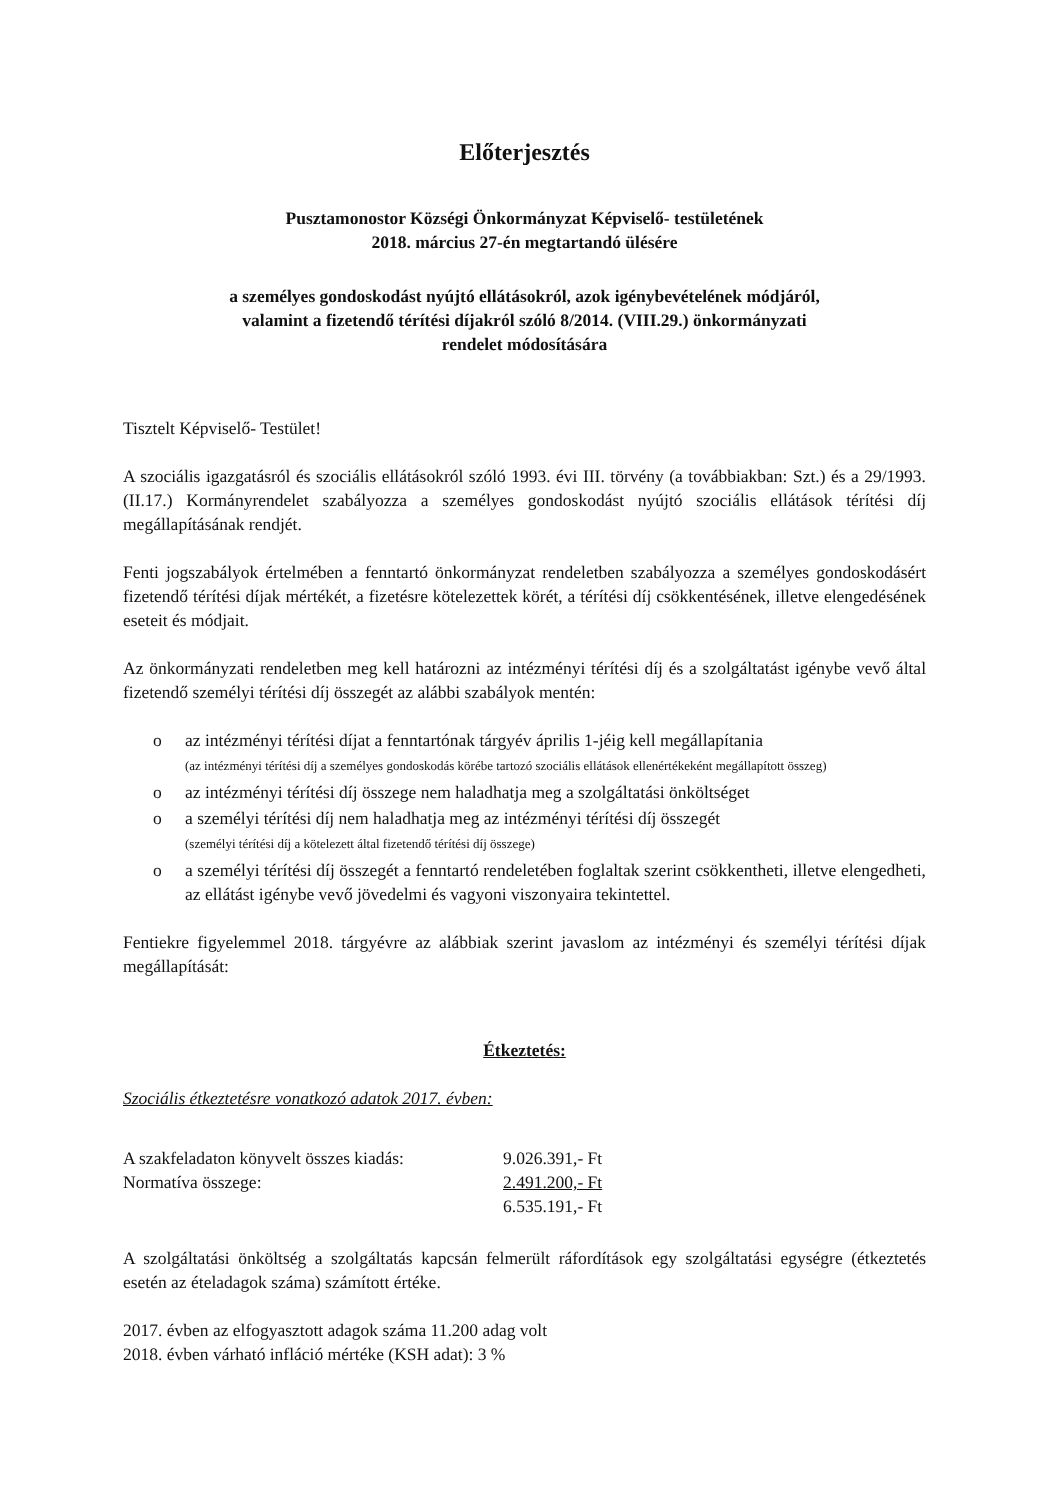Előterjesztés
Pusztamonostor Községi Önkormányzat Képviselő- testületének
2018. március 27-én megtartandó ülésére
a személyes gondoskodást nyújtó ellátásokról, azok igénybevételének módjáról,
valamint a fizetendő térítési díjakról szóló 8/2014. (VIII.29.) önkormányzati
rendelet módosítására
Tisztelt Képviselő- Testület!
A szociális igazgatásról és szociális ellátásokról szóló 1993. évi III. törvény (a továbbiakban: Szt.) és a 29/1993. (II.17.) Kormányrendelet szabályozza a személyes gondoskodást nyújtó szociális ellátások térítési díj megállapításának rendjét.
Fenti jogszabályok értelmében a fenntartó önkormányzat rendeletben szabályozza a személyes gondoskodásért fizetendő térítési díjak mértékét, a fizetésre kötelezettek körét, a térítési díj csökkentésének, illetve elengedésének eseteit és módjait.
Az önkormányzati rendeletben meg kell határozni az intézményi térítési díj és a szolgáltatást igénybe vevő által fizetendő személyi térítési díj összegét az alábbi szabályok mentén:
o az intézményi térítési díjat a fenntartónak tárgyév április 1-jéig kell megállapítania
(az intézményi térítési díj a személyes gondoskodás körébe tartozó szociális ellátások ellenértékeként megállapított összeg)
o az intézményi térítési díj összege nem haladhatja meg a szolgáltatási önköltséget
o a személyi térítési díj nem haladhatja meg az intézményi térítési díj összegét
(személyi térítési díj a kötelezett által fizetendő térítési díj összege)
o a személyi térítési díj összegét a fenntartó rendeletében foglaltak szerint csökkentheti, illetve elengedheti, az ellátást igénybe vevő jövedelmi és vagyoni viszonyaira tekintettel.
Fentiekre figyelemmel 2018. tárgyévre az alábbiak szerint javaslom az intézményi és személyi térítési díjak megállapítását:
Étkeztetés:
Szociális étkeztetésre vonatkozó adatok 2017. évben:
| A szakfeladaton könyvelt összes kiadás: | 9.026.391,- Ft |
| Normatíva összege: | 2.491.200,- Ft |
| | 6.535.191,- Ft |
A szolgáltatási önköltség a szolgáltatás kapcsán felmerült ráfordítások egy szolgáltatási egységre (étkeztetés esetén az ételadagok száma) számított értéke.
2017. évben az elfogyasztott adagok száma 11.200 adag volt
2018. évben várható infláció mértéke (KSH adat): 3 %